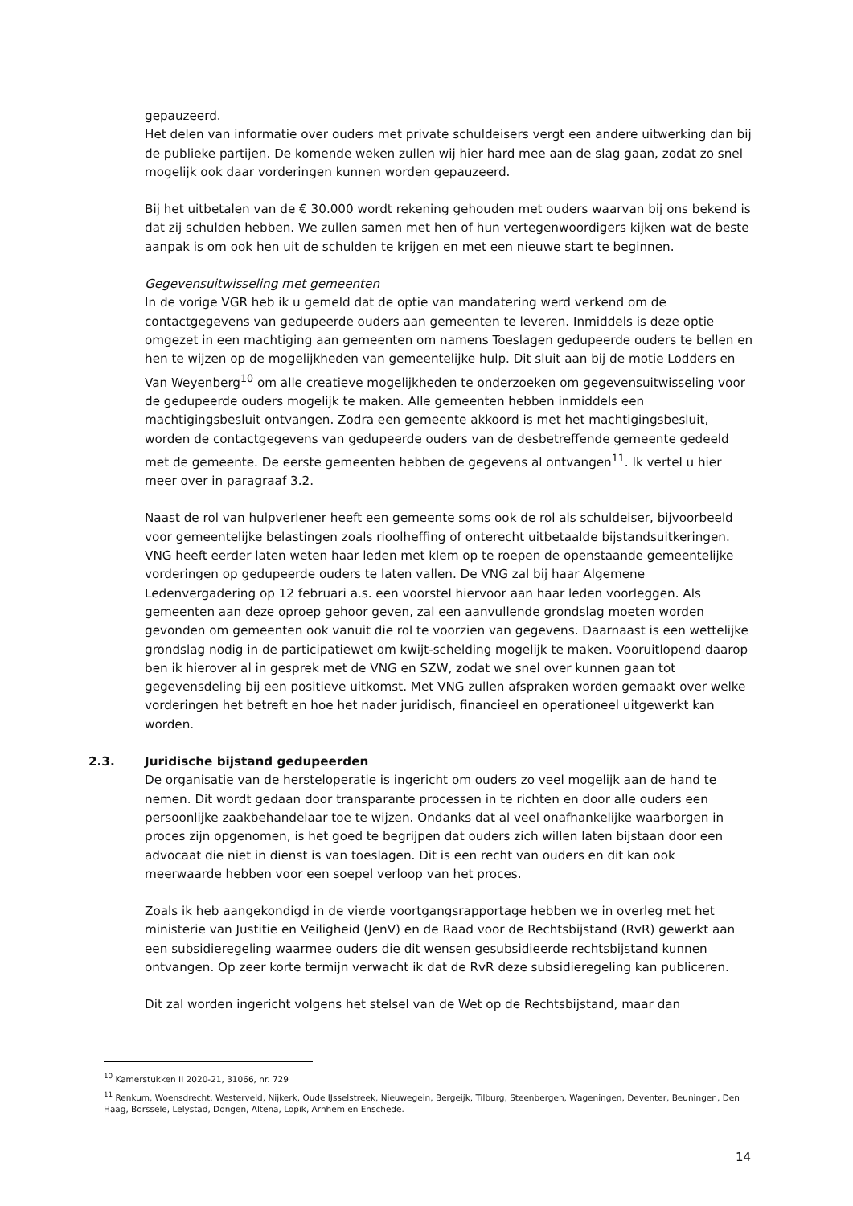gepauzeerd.
Het delen van informatie over ouders met private schuldeisers vergt een andere uitwerking dan bij de publieke partijen. De komende weken zullen wij hier hard mee aan de slag gaan, zodat zo snel mogelijk ook daar vorderingen kunnen worden gepauzeerd.
Bij het uitbetalen van de € 30.000 wordt rekening gehouden met ouders waarvan bij ons bekend is dat zij schulden hebben. We zullen samen met hen of hun vertegenwoordigers kijken wat de beste aanpak is om ook hen uit de schulden te krijgen en met een nieuwe start te beginnen.
Gegevensuitwisseling met gemeenten
In de vorige VGR heb ik u gemeld dat de optie van mandatering werd verkend om de contactgegevens van gedupeerde ouders aan gemeenten te leveren. Inmiddels is deze optie omgezet in een machtiging aan gemeenten om namens Toeslagen gedupeerde ouders te bellen en hen te wijzen op de mogelijkheden van gemeentelijke hulp. Dit sluit aan bij de motie Lodders en Van Weyenberg<sup>10</sup> om alle creatieve mogelijkheden te onderzoeken om gegevensuitwisseling voor de gedupeerde ouders mogelijk te maken. Alle gemeenten hebben inmiddels een machtigingsbesluit ontvangen. Zodra een gemeente akkoord is met het machtigingsbesluit, worden de contactgegevens van gedupeerde ouders van de desbetreffende gemeente gedeeld met de gemeente. De eerste gemeenten hebben de gegevens al ontvangen<sup>11</sup>. Ik vertel u hier meer over in paragraaf 3.2.
Naast de rol van hulpverlener heeft een gemeente soms ook de rol als schuldeiser, bijvoorbeeld voor gemeentelijke belastingen zoals rioolheffing of onterecht uitbetaalde bijstandsuitkeringen. VNG heeft eerder laten weten haar leden met klem op te roepen de openstaande gemeentelijke vorderingen op gedupeerde ouders te laten vallen. De VNG zal bij haar Algemene Ledenvergadering op 12 februari a.s. een voorstel hiervoor aan haar leden voorleggen. Als gemeenten aan deze oproep gehoor geven, zal een aanvullende grondslag moeten worden gevonden om gemeenten ook vanuit die rol te voorzien van gegevens. Daarnaast is een wettelijke grondslag nodig in de participatiewet om kwijt-schelding mogelijk te maken. Vooruitlopend daarop ben ik hierover al in gesprek met de VNG en SZW, zodat we snel over kunnen gaan tot gegevensdeling bij een positieve uitkomst. Met VNG zullen afspraken worden gemaakt over welke vorderingen het betreft en hoe het nader juridisch, financieel en operationeel uitgewerkt kan worden.
2.3. Juridische bijstand gedupeerden
De organisatie van de hersteloperatie is ingericht om ouders zo veel mogelijk aan de hand te nemen. Dit wordt gedaan door transparante processen in te richten en door alle ouders een persoonlijke zaakbehandelaar toe te wijzen. Ondanks dat al veel onafhankelijke waarborgen in proces zijn opgenomen, is het goed te begrijpen dat ouders zich willen laten bijstaan door een advocaat die niet in dienst is van toeslagen. Dit is een recht van ouders en dit kan ook meerwaarde hebben voor een soepel verloop van het proces.
Zoals ik heb aangekondigd in de vierde voortgangsrapportage hebben we in overleg met het ministerie van Justitie en Veiligheid (JenV) en de Raad voor de Rechtsbijstand (RvR) gewerkt aan een subsidieregeling waarmee ouders die dit wensen gesubsidieerde rechtsbijstand kunnen ontvangen. Op zeer korte termijn verwacht ik dat de RvR deze subsidieregeling kan publiceren.
Dit zal worden ingericht volgens het stelsel van de Wet op de Rechtsbijstand, maar dan
<sup>10</sup> Kamerstukken II 2020-21, 31066, nr. 729
<sup>11</sup> Renkum, Woensdrecht, Westerveld, Nijkerk, Oude IJsselstreek, Nieuwegein, Bergeijk, Tilburg, Steenbergen, Wageningen, Deventer, Beuningen, Den Haag, Borssele, Lelystad, Dongen, Altena, Lopik, Arnhem en Enschede.
14